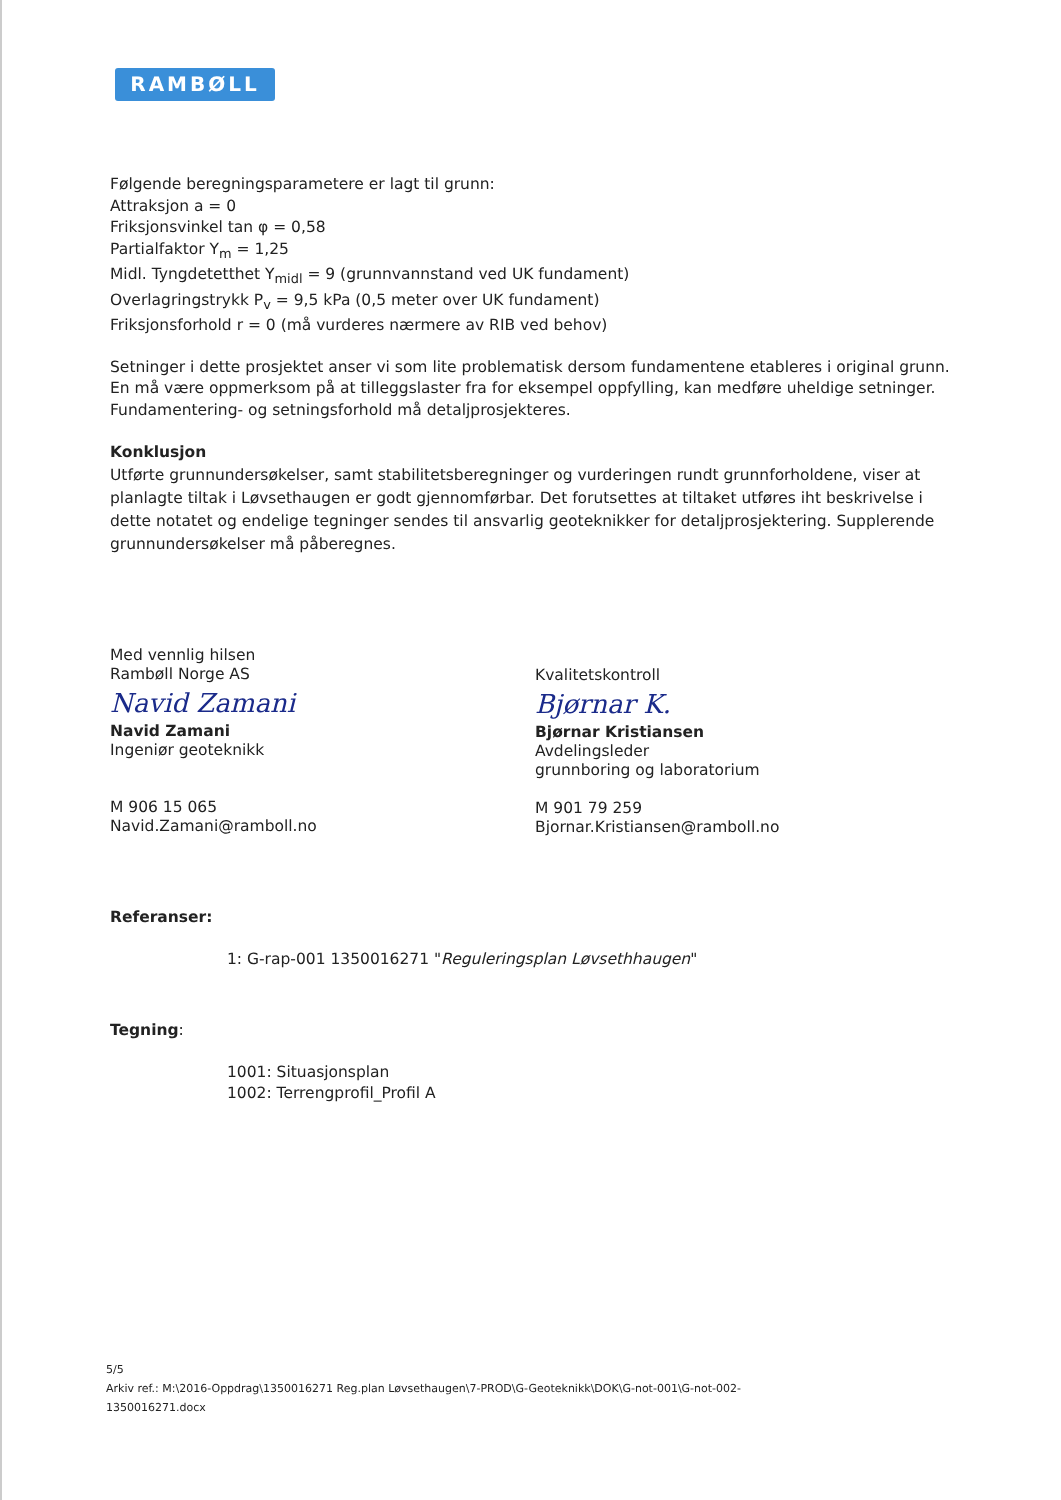RAMBØLL
Følgende beregningsparametere er lagt til grunn:
Attraksjon a = 0
Friksjonsvinkel tan φ = 0,58
Partialfaktor Y<sub>m</sub> = 1,25
Midl. Tyngdetetthet Y<sub>midl</sub> = 9 (grunnvannstand ved UK fundament)
Overlagringstrykk P<sub>v</sub> = 9,5 kPa (0,5 meter over UK fundament)
Friksjonsforhold r = 0 (må vurderes nærmere av RIB ved behov)
Setninger i dette prosjektet anser vi som lite problematisk dersom fundamentene etableres i original grunn. En må være oppmerksom på at tilleggslaster fra for eksempel oppfylling, kan medføre uheldige setninger. Fundamentering- og setningsforhold må detaljprosjekteres.
Konklusjon
Utførte grunnundersøkelser, samt stabilitetsberegninger og vurderingen rundt grunnforholdene, viser at planlagte tiltak i Løvsethaugen er godt gjennomførbar. Det forutsettes at tiltaket utføres iht beskrivelse i dette notatet og endelige tegninger sendes til ansvarlig geoteknikker for detaljprosjektering. Supplerende grunnundersøkelser må påberegnes.
Med vennlig hilsen
Rambøll Norge AS
Navid Zamani
Navid Zamani
Ingeniør geoteknikk
M 906 15 065
Navid.Zamani@ramboll.no
Kvalitetskontroll
Bjørnar K.
Bjørnar Kristiansen
Avdelingsleder
grunnboring og laboratorium
M 901 79 259
Bjornar.Kristiansen@ramboll.no
Referanser:
1: G-rap-001 1350016271 "Reguleringsplan Løvsethhaugen"
Tegning:
1001: Situasjonsplan
1002: Terrengprofil_Profil A
5/5
Arkiv ref.: M:\2016-Oppdrag\1350016271 Reg.plan Løvsethaugen\7-PROD\G-Geoteknikk\DOK\G-not-001\G-not-002-1350016271.docx